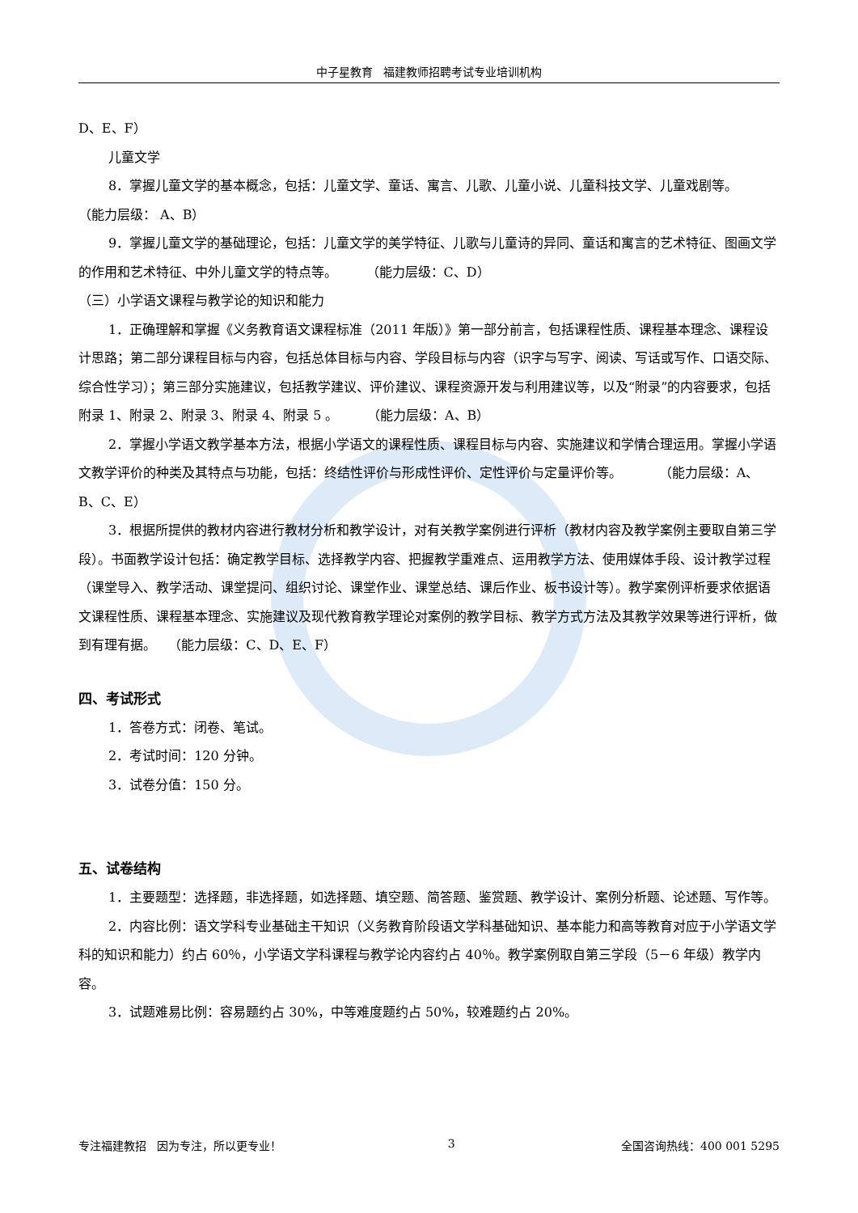中子星教育 福建教师招聘考试专业培训机构
D、E、F）
儿童文学
8．掌握儿童文学的基本概念，包括：儿童文学、童话、寓言、儿歌、儿童小说、儿童科技文学、儿童戏剧等。 （能力层级： A、B）
9．掌握儿童文学的基础理论，包括：儿童文学的美学特征、儿歌与儿童诗的异同、童话和寓言的艺术特征、图画文学的作用和艺术特征、中外儿童文学的特点等。 （能力层级：C、D）
（三）小学语文课程与教学论的知识和能力
1．正确理解和掌握《义务教育语文课程标准（2011 年版）》第一部分前言，包括课程性质、课程基本理念、课程设计思路；第二部分课程目标与内容，包括总体目标与内容、学段目标与内容（识字与写字、阅读、写话或写作、口语交际、综合性学习）；第三部分实施建议，包括教学建议、评价建议、课程资源开发与利用建议等，以及“附录”的内容要求，包括附录 1、附录 2、附录 3、附录 4、附录 5 。 （能力层级：A、B）
2．掌握小学语文教学基本方法，根据小学语文的课程性质、课程目标与内容、实施建议和学情合理运用。掌握小学语文教学评价的种类及其特点与功能，包括：终结性评价与形成性评价、定性评价与定量评价等。 （能力层级：A、B、C、E）
3．根据所提供的教材内容进行教材分析和教学设计，对有关教学案例进行评析（教材内容及教学案例主要取自第三学段）。书面教学设计包括：确定教学目标、选择教学内容、把握教学重难点、运用教学方法、使用媒体手段、设计教学过程（课堂导入、教学活动、课堂提问、组织讨论、课堂作业、课堂总结、课后作业、板书设计等）。教学案例评析要求依据语文课程性质、课程基本理念、实施建议及现代教育教学理论对案例的教学目标、教学方式方法及其教学效果等进行评析，做到有理有据。 （能力层级：C、D、E、F）
四、考试形式
1．答卷方式：闭卷、笔试。
2．考试时间：120 分钟。
3．试卷分值：150 分。
五、试卷结构
1．主要题型：选择题，非选择题，如选择题、填空题、简答题、鉴赏题、教学设计、案例分析题、论述题、写作等。
2．内容比例：语文学科专业基础主干知识（义务教育阶段语文学科基础知识、基本能力和高等教育对应于小学语文学科的知识和能力）约占 60％，小学语文学科课程与教学论内容约占 40％。教学案例取自第三学段（5－6 年级）教学内容。
3．试题难易比例：容易题约占 30%，中等难度题约占 50%，较难题约占 20%。
专注福建教招 因为专注，所以更专业！ 3 全国咨询热线：400 001 5295